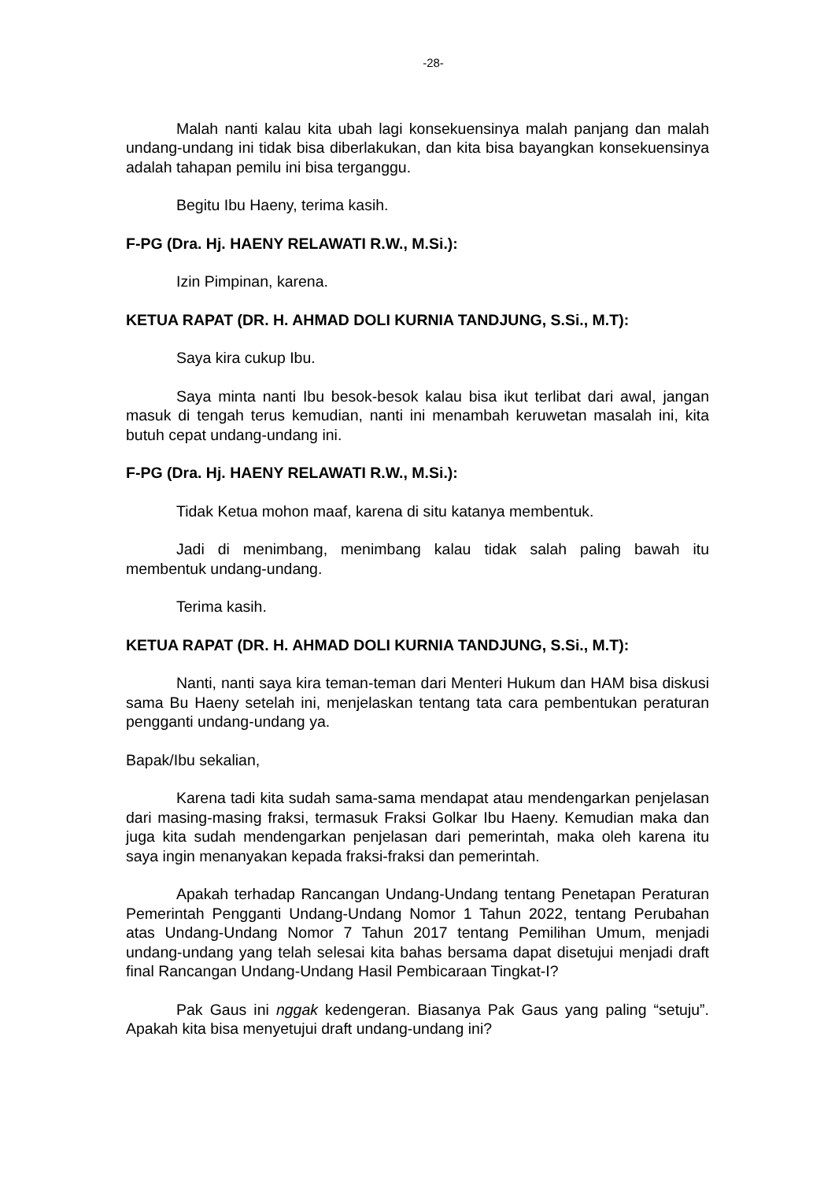-28-
Malah nanti kalau kita ubah lagi konsekuensinya malah panjang dan malah undang-undang ini tidak bisa diberlakukan, dan kita bisa bayangkan konsekuensinya adalah tahapan pemilu ini bisa terganggu.
Begitu Ibu Haeny, terima kasih.
F-PG (Dra. Hj. HAENY RELAWATI R.W., M.Si.):
Izin Pimpinan, karena.
KETUA RAPAT (DR. H. AHMAD DOLI KURNIA TANDJUNG, S.Si., M.T):
Saya kira cukup Ibu.
Saya minta nanti Ibu besok-besok kalau bisa ikut terlibat dari awal, jangan masuk di tengah terus kemudian, nanti ini menambah keruwetan masalah ini, kita butuh cepat undang-undang ini.
F-PG (Dra. Hj. HAENY RELAWATI R.W., M.Si.):
Tidak Ketua mohon maaf, karena di situ katanya membentuk.
Jadi di menimbang, menimbang kalau tidak salah paling bawah itu membentuk undang-undang.
Terima kasih.
KETUA RAPAT (DR. H. AHMAD DOLI KURNIA TANDJUNG, S.Si., M.T):
Nanti, nanti saya kira teman-teman dari Menteri Hukum dan HAM bisa diskusi sama Bu Haeny setelah ini, menjelaskan tentang tata cara pembentukan peraturan pengganti undang-undang ya.
Bapak/Ibu sekalian,
Karena tadi kita sudah sama-sama mendapat atau mendengarkan penjelasan dari masing-masing fraksi, termasuk Fraksi Golkar Ibu Haeny. Kemudian maka dan juga kita sudah mendengarkan penjelasan dari pemerintah, maka oleh karena itu saya ingin menanyakan kepada fraksi-fraksi dan pemerintah.
Apakah terhadap Rancangan Undang-Undang tentang Penetapan Peraturan Pemerintah Pengganti Undang-Undang Nomor 1 Tahun 2022, tentang Perubahan atas Undang-Undang Nomor 7 Tahun 2017 tentang Pemilihan Umum, menjadi undang-undang yang telah selesai kita bahas bersama dapat disetujui menjadi draft final Rancangan Undang-Undang Hasil Pembicaraan Tingkat-I?
Pak Gaus ini nggak kedengeran. Biasanya Pak Gaus yang paling “setuju”. Apakah kita bisa menyetujui draft undang-undang ini?